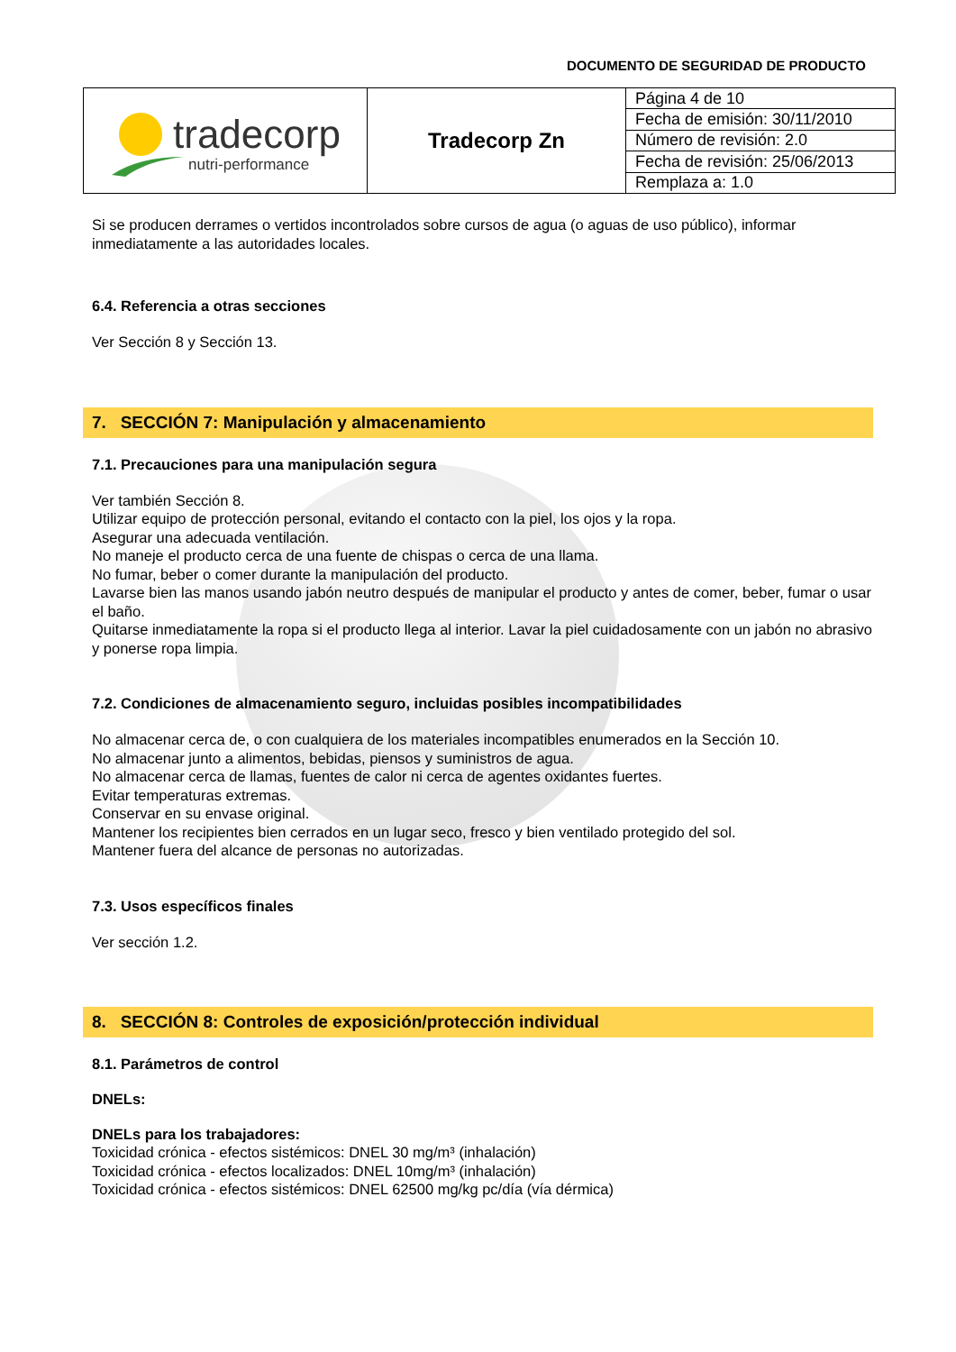DOCUMENTO DE SEGURIDAD DE PRODUCTO
| tradecorp nutri-performance | Tradecorp Zn | Página 4 de 10 |
| | | Fecha de emisión: 30/11/2010 |
| | | Número de revisión: 2.0 |
| | | Fecha de revisión: 25/06/2013 |
| | | Remplaza a: 1.0 |
Si se producen derrames o vertidos incontrolados sobre cursos de agua (o aguas de uso público), informar inmediatamente a las autoridades locales.
6.4. Referencia a otras secciones
Ver Sección 8 y Sección 13.
7. SECCIÓN 7: Manipulación y almacenamiento
7.1. Precauciones para una manipulación segura
Ver también Sección 8.
Utilizar equipo de protección personal, evitando el contacto con la piel, los ojos y la ropa.
Asegurar una adecuada ventilación.
No maneje el producto cerca de una fuente de chispas o cerca de una llama.
No fumar, beber o comer durante la manipulación del producto.
Lavarse bien las manos usando jabón neutro después de manipular el producto y antes de comer, beber, fumar o usar el baño.
Quitarse inmediatamente la ropa si el producto llega al interior. Lavar la piel cuidadosamente con un jabón no abrasivo y ponerse ropa limpia.
7.2. Condiciones de almacenamiento seguro, incluidas posibles incompatibilidades
No almacenar cerca de, o con cualquiera de los materiales incompatibles enumerados en la Sección 10.
No almacenar junto a alimentos, bebidas, piensos y suministros de agua.
No almacenar cerca de llamas, fuentes de calor ni cerca de agentes oxidantes fuertes.
Evitar temperaturas extremas.
Conservar en su envase original.
Mantener los recipientes bien cerrados en un lugar seco, fresco y bien ventilado protegido del sol.
Mantener fuera del alcance de personas no autorizadas.
7.3. Usos específicos finales
Ver sección 1.2.
8. SECCIÓN 8: Controles de exposición/protección individual
8.1. Parámetros de control
DNELs:
DNELs para los trabajadores:
Toxicidad crónica - efectos sistémicos: DNEL 30 mg/m³ (inhalación)
Toxicidad crónica - efectos localizados: DNEL 10mg/m³ (inhalación)
Toxicidad crónica - efectos sistémicos: DNEL 62500 mg/kg pc/día (vía dérmica)